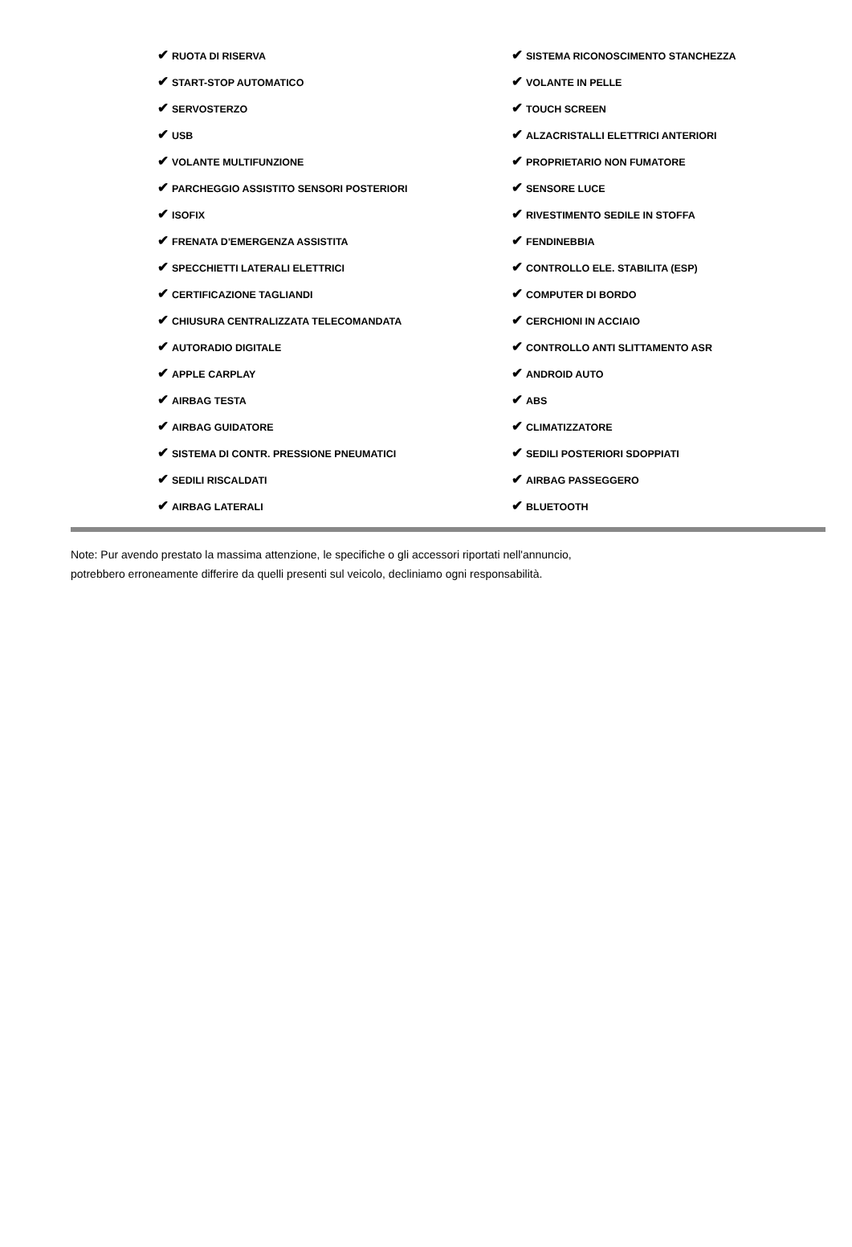| ✔ RUOTA DI RISERVA | ✔ SISTEMA RICONOSCIMENTO STANCHEZZA |
| ✔ START-STOP AUTOMATICO | ✔ VOLANTE IN PELLE |
| ✔ SERVOSTERZO | ✔ TOUCH SCREEN |
| ✔ USB | ✔ ALZACRISTALLI ELETTRICI ANTERIORI |
| ✔ VOLANTE MULTIFUNZIONE | ✔ PROPRIETARIO NON FUMATORE |
| ✔ PARCHEGGIO ASSISTITO SENSORI POSTERIORI | ✔ SENSORE LUCE |
| ✔ ISOFIX | ✔ RIVESTIMENTO SEDILE IN STOFFA |
| ✔ FRENATA D'EMERGENZA ASSISTITA | ✔ FENDINEBBIA |
| ✔ SPECCHIETTI LATERALI ELETTRICI | ✔ CONTROLLO ELE. STABILITA (ESP) |
| ✔ CERTIFICAZIONE TAGLIANDI | ✔ COMPUTER DI BORDO |
| ✔ CHIUSURA CENTRALIZZATA TELECOMANDATA | ✔ CERCHIONI IN ACCIAIO |
| ✔ AUTORADIO DIGITALE | ✔ CONTROLLO ANTI SLITTAMENTO ASR |
| ✔ APPLE CARPLAY | ✔ ANDROID AUTO |
| ✔ AIRBAG TESTA | ✔ ABS |
| ✔ AIRBAG GUIDATORE | ✔ CLIMATIZZATORE |
| ✔ SISTEMA DI CONTR. PRESSIONE PNEUMATICI | ✔ SEDILI POSTERIORI SDOPPIATI |
| ✔ SEDILI RISCALDATI | ✔ AIRBAG PASSEGGERO |
| ✔ AIRBAG LATERALI | ✔ BLUETOOTH |
Note: Pur avendo prestato la massima attenzione, le specifiche o gli accessori riportati nell'annuncio,
potrebbero erroneamente differire da quelli presenti sul veicolo, decliniamo ogni responsabilità.